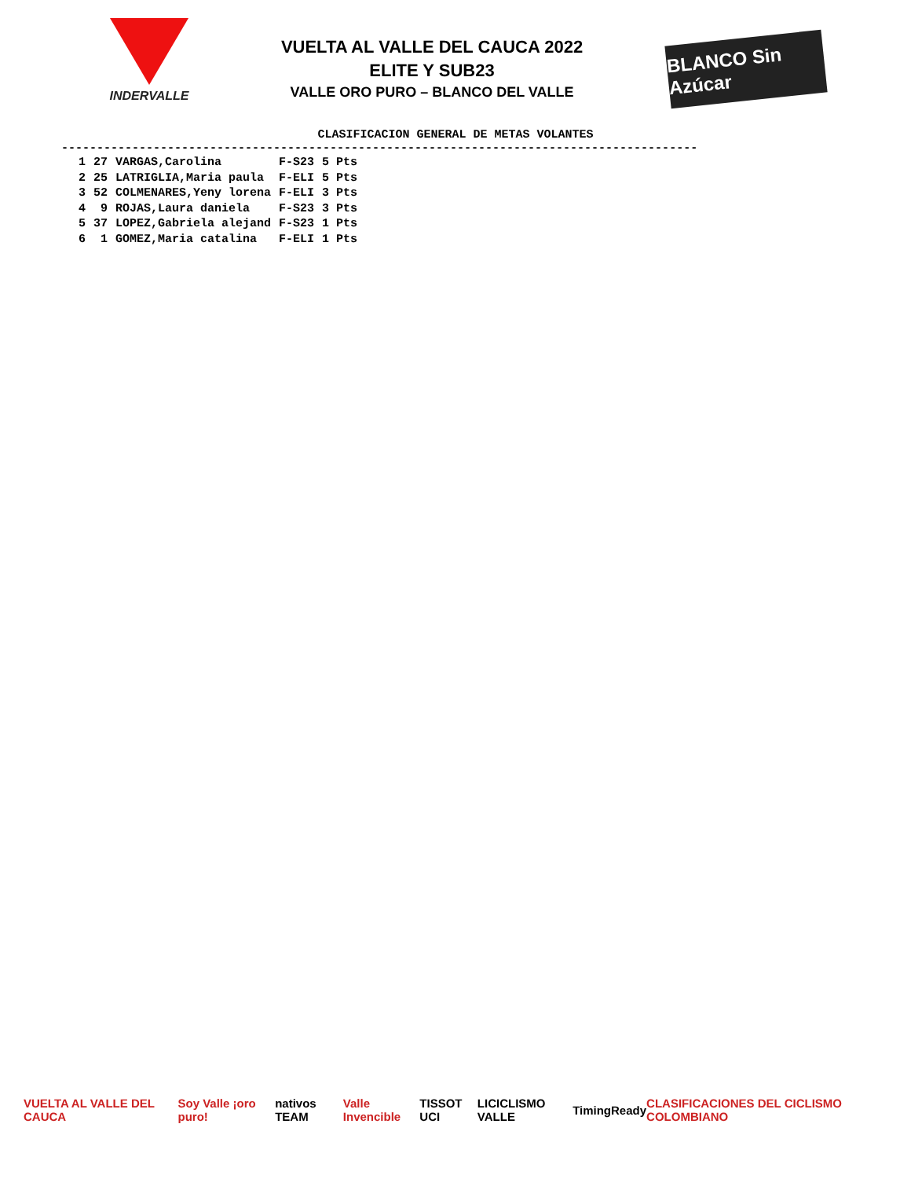INDERVALLE
VUELTA AL VALLE DEL CAUCA 2022
ELITE Y SUB23
VALLE ORO PURO – BLANCO DEL VALLE
BLANCO Sin Azúcar
CLASIFICACION GENERAL DE METAS VOLANTES
------------------------------------------------------------------------------------------
| 1 | 27 | VARGAS,Carolina | F-S23 | 5 Pts |
| 2 | 25 | LATRIGLIA,Maria paula | F-ELI | 5 Pts |
| 3 | 52 | COLMENARES,Yeny lorena | F-ELI | 3 Pts |
| 4 | 9 | ROJAS,Laura daniela | F-S23 | 3 Pts |
| 5 | 37 | LOPEZ,Gabriela alejand | F-S23 | 1 Pts |
| 6 | 1 | GOMEZ,Maria catalina | F-ELI | 1 Pts |
VUELTA AL VALLE DEL CAUCA Soy Valle ¡oro puro! nativos TEAM Valle Invencible TISSOT UCI LICICLISMO VALLE TimingReady
CLASIFICACIONES DEL CICLISMO COLOMBIANO